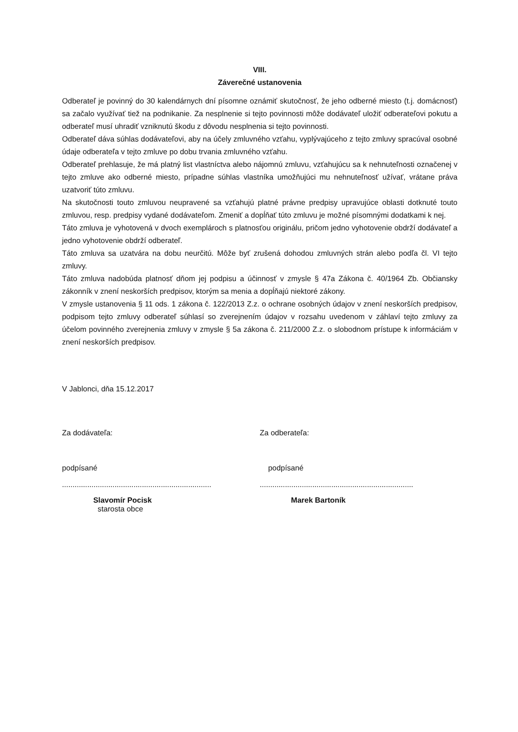VIII.
Záverečné ustanovenia
Odberateľ je povinný do 30 kalendárnych dní písomne oznámiť skutočnosť, že jeho odberné miesto (t.j. domácnosť) sa začalo využívať tiež na podnikanie. Za nesplnenie si tejto povinnosti môže dodávateľ uložiť odberateľovi pokutu a odberateľ musí uhradiť vzniknutú škodu z dôvodu nesplnenia si tejto povinnosti.
Odberateľ dáva súhlas dodávateľovi, aby na účely zmluvného vzťahu, vyplývajúceho z tejto zmluvy spracúval osobné údaje odberateľa v tejto zmluve po dobu trvania zmluvného vzťahu.
Odberateľ prehlasuje, že má platný list vlastníctva alebo nájomnú zmluvu, vzťahujúcu sa k nehnuteľnosti označenej v tejto zmluve ako odberné miesto, prípadne súhlas vlastníka umožňujúci mu nehnuteľnosť užívať, vrátane práva uzatvoriť túto zmluvu.
Na skutočnosti touto zmluvou neupravené sa vzťahujú platné právne predpisy upravujúce oblasti dotknuté touto zmluvou, resp. predpisy vydané dodávateľom. Zmeniť a dopĺňať túto zmluvu je možné písomnými dodatkami k nej.
Táto zmluva je vyhotovená v dvoch exemplároch s platnosťou originálu, pričom jedno vyhotovenie obdrží dodávateľ a jedno vyhotovenie obdrží odberateľ.
Táto zmluva sa uzatvára na dobu neurčitú. Môže byť zrušená dohodou zmluvných strán alebo podľa čl. VI tejto zmluvy.
Táto zmluva nadobúda platnosť dňom jej podpisu a účinnosť v zmysle § 47a Zákona č. 40/1964 Zb. Občiansky zákonník v znení neskorších predpisov, ktorým sa menia a dopĺňajú niektoré zákony.
V zmysle ustanovenia § 11 ods. 1 zákona č. 122/2013 Z.z. o ochrane osobných údajov v znení neskorších predpisov, podpisom tejto zmluvy odberateľ súhlasí so zverejnením údajov v rozsahu uvedenom v záhlaví tejto zmluvy za účelom povinného zverejnenia zmluvy v zmysle § 5a zákona č. 211/2000 Z.z. o slobodnom prístupe k informáciám v znení neskorších predpisov.
V Jablonci, dňa 15.12.2017
Za dodávateľa: Za odberateľa:
podpísané podpísané
.......................................................................
.........................................................................
Slavomír Pocisk
starosta obce
Marek Bartoník